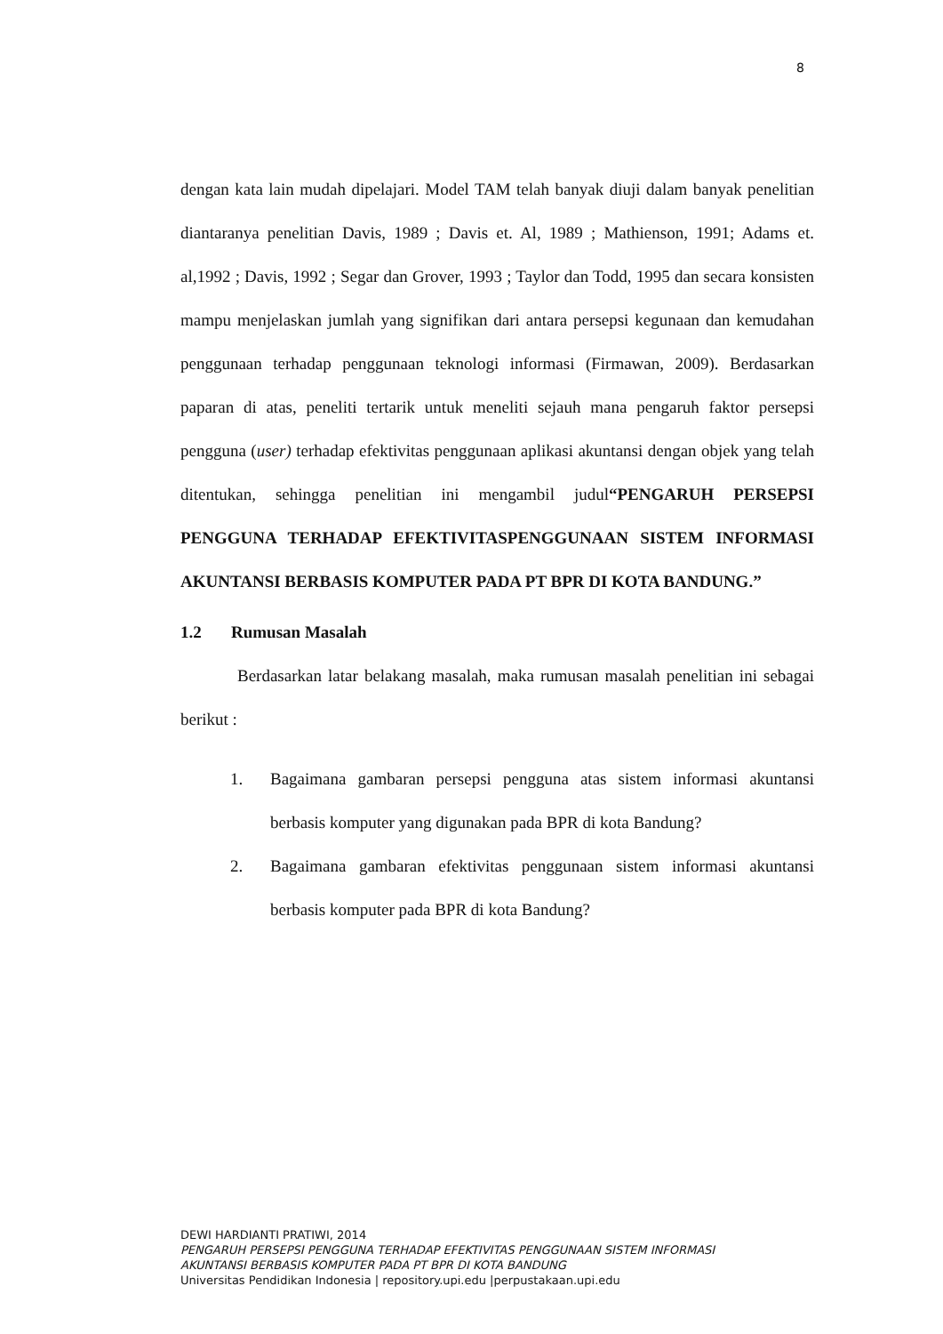8
dengan kata lain mudah dipelajari. Model TAM telah banyak diuji dalam banyak penelitian diantaranya penelitian Davis, 1989 ; Davis et. Al, 1989 ; Mathienson, 1991; Adams et. al,1992 ; Davis, 1992 ; Segar dan Grover, 1993 ; Taylor dan Todd, 1995 dan secara konsisten mampu menjelaskan jumlah yang signifikan dari antara persepsi kegunaan dan kemudahan penggunaan terhadap penggunaan teknologi informasi (Firmawan, 2009). Berdasarkan paparan di atas, peneliti tertarik untuk meneliti sejauh mana pengaruh faktor persepsi pengguna (user) terhadap efektivitas penggunaan aplikasi akuntansi dengan objek yang telah ditentukan, sehingga penelitian ini mengambil judul“PENGARUH PERSEPSI PENGGUNA TERHADAP EFEKTIVITASPENGGUNAAN SISTEM INFORMASI AKUNTANSI BERBASIS KOMPUTER PADA PT BPR DI KOTA BANDUNG.”
1.2 Rumusan Masalah
Berdasarkan latar belakang masalah, maka rumusan masalah penelitian ini sebagai berikut :
1. Bagaimana gambaran persepsi pengguna atas sistem informasi akuntansi berbasis komputer yang digunakan pada BPR di kota Bandung?
2. Bagaimana gambaran efektivitas penggunaan sistem informasi akuntansi berbasis komputer pada BPR di kota Bandung?
DEWI HARDIANTI PRATIWI, 2014
PENGARUH PERSEPSI PENGGUNA TERHADAP EFEKTIVITAS PENGGUNAAN SISTEM INFORMASI
AKUNTANSI BERBASIS KOMPUTER PADA PT BPR DI KOTA BANDUNG
Universitas Pendidikan Indonesia | repository.upi.edu |perpustakaan.upi.edu